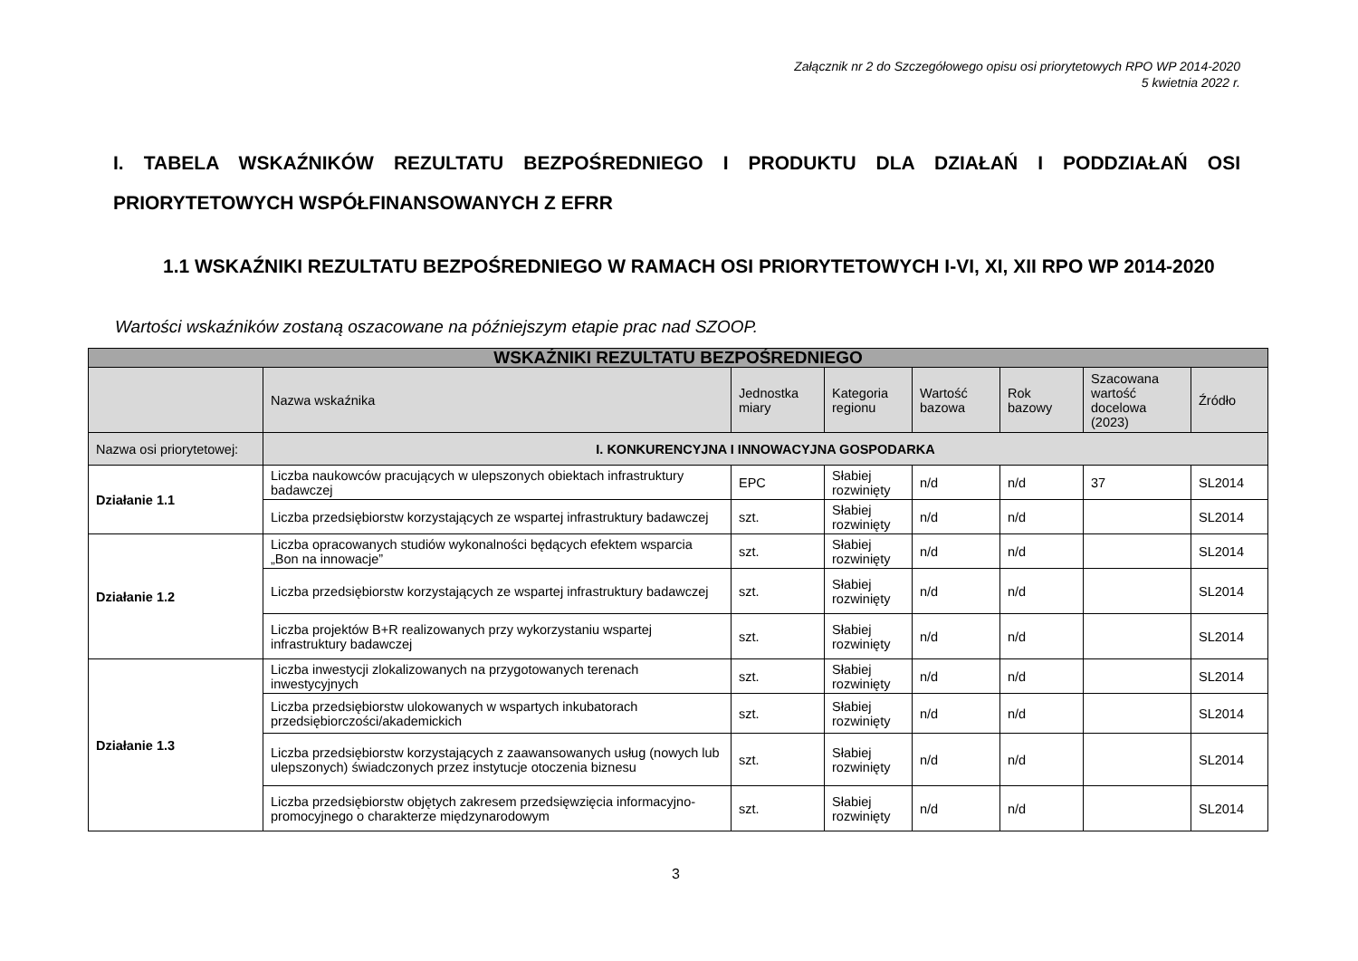Załącznik nr 2 do Szczegółowego opisu osi priorytetowych RPO WP 2014-2020
5 kwietnia 2022 r.
I. TABELA WSKAŹNIKÓW REZULTATU BEZPOŚREDNIEGO I PRODUKTU DLA DZIAŁAŃ I PODDZIAŁAŃ OSI PRIORYTETOWYCH WSPÓŁFINANSOWANYCH Z EFRR
1.1 WSKAŹNIKI REZULTATU BEZPOŚREDNIEGO W RAMACH OSI PRIORYTETOWYCH I-VI, XI, XII RPO WP 2014-2020
Wartości wskaźników zostaną oszacowane na późniejszym etapie prac nad SZOOP.
| WSKAŹNIKI REZULTATU BEZPOŚREDNIEGO | | | | | | | |
| --- | --- | --- | --- | --- | --- | --- | --- |
| | Nazwa wskaźnika | Jednostka miary | Kategoria regionu | Wartość bazowa | Rok bazowy | Szacowana wartość docelowa (2023) | Źródło |
| Nazwa osi priorytetowej: | I. KONKURENCYJNA I INNOWACYJNA GOSPODARKA | | | | | | |
| Działanie 1.1 | Liczba naukowców pracujących w ulepszonych obiektach infrastruktury badawczej | EPC | Słabiej rozwinięty | n/d | n/d | 37 | SL2014 |
| | Liczba przedsiębiorstw korzystających ze wspartej infrastruktury badawczej | szt. | Słabiej rozwinięty | n/d | n/d | | SL2014 |
| Działanie 1.2 | Liczba opracowanych studiów wykonalności będących efektem wsparcia „Bon na innowacje” | szt. | Słabiej rozwinięty | n/d | n/d | | SL2014 |
| | Liczba przedsiębiorstw korzystających ze wspartej infrastruktury badawczej | szt. | Słabiej rozwinięty | n/d | n/d | | SL2014 |
| | Liczba projektów B+R realizowanych przy wykorzystaniu wspartej infrastruktury badawczej | szt. | Słabiej rozwinięty | n/d | n/d | | SL2014 |
| Działanie 1.3 | Liczba inwestycji zlokalizowanych na przygotowanych terenach inwestycyjnych | szt. | Słabiej rozwinięty | n/d | n/d | | SL2014 |
| | Liczba przedsiębiorstw ulokowanych w wspartych inkubatorach przedsiębiorczości/akademickich | szt. | Słabiej rozwinięty | n/d | n/d | | SL2014 |
| | Liczba przedsiębiorstw korzystających z zaawansowanych usług (nowych lub ulepszonych) świadczonych przez instytucje otoczenia biznesu | szt. | Słabiej rozwinięty | n/d | n/d | | SL2014 |
| | Liczba przedsiębiorstw objętych zakresem przedsięwzięcia informacyjno-promocyjnego o charakterze międzynarodowym | szt. | Słabiej rozwinięty | n/d | n/d | | SL2014 |
3